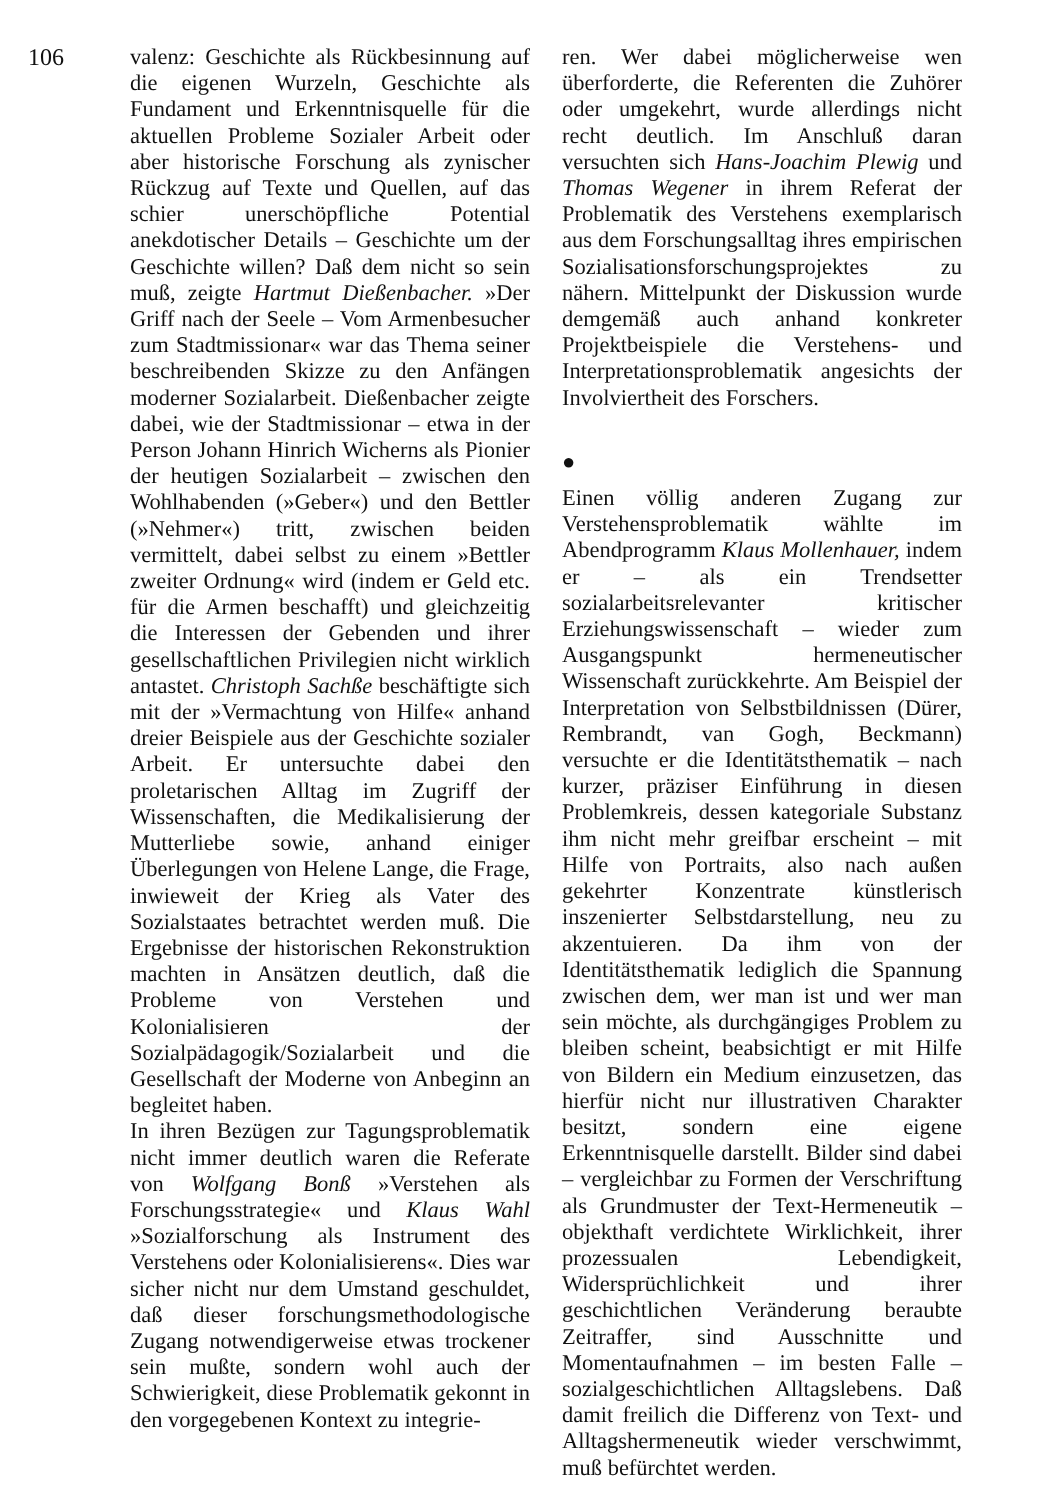106
valenz: Geschichte als Rückbesinnung auf die eigenen Wurzeln, Geschichte als Fundament und Erkenntnisquelle für die aktuellen Probleme Sozialer Arbeit oder aber historische Forschung als zynischer Rückzug auf Texte und Quellen, auf das schier unerschöpfliche Potential anekdotischer Details – Geschichte um der Geschichte willen? Daß dem nicht so sein muß, zeigte Hartmut Dießenbacher. »Der Griff nach der Seele – Vom Armenbesucher zum Stadtmissionar« war das Thema seiner beschreibenden Skizze zu den Anfängen moderner Sozialarbeit. Dießenbacher zeigte dabei, wie der Stadtmissionar – etwa in der Person Johann Hinrich Wicherns als Pionier der heutigen Sozialarbeit – zwischen den Wohlhabenden (»Geber«) und den Bettler (»Nehmer«) tritt, zwischen beiden vermittelt, dabei selbst zu einem »Bettler zweiter Ordnung« wird (indem er Geld etc. für die Armen beschafft) und gleichzeitig die Interessen der Gebenden und ihrer gesellschaftlichen Privilegien nicht wirklich antastet. Christoph Sachße beschäftigte sich mit der »Vermachtung von Hilfe« anhand dreier Beispiele aus der Geschichte sozialer Arbeit. Er untersuchte dabei den proletarischen Alltag im Zugriff der Wissenschaften, die Medikalisierung der Mutterliebe sowie, anhand einiger Überlegungen von Helene Lange, die Frage, inwieweit der Krieg als Vater des Sozialstaates betrachtet werden muß. Die Ergebnisse der historischen Rekonstruktion machten in Ansätzen deutlich, daß die Probleme von Verstehen und Kolonialisieren der Sozialpädagogik/Sozialarbeit und die Gesellschaft der Moderne von Anbeginn an begleitet haben.
In ihren Bezügen zur Tagungsproblematik nicht immer deutlich waren die Referate von Wolfgang Bonß »Verstehen als Forschungsstrategie« und Klaus Wahl »Sozialforschung als Instrument des Verstehens oder Kolonialisierens«. Dies war sicher nicht nur dem Umstand geschuldet, daß dieser forschungsmethodologische Zugang notwendigerweise etwas trockener sein mußte, sondern wohl auch der Schwierigkeit, diese Problematik gekonnt in den vorgegebenen Kontext zu integrie-
ren. Wer dabei möglicherweise wen überforderte, die Referenten die Zuhörer oder umgekehrt, wurde allerdings nicht recht deutlich. Im Anschluß daran versuchten sich Hans-Joachim Plewig und Thomas Wegener in ihrem Referat der Problematik des Verstehens exemplarisch aus dem Forschungsalltag ihres empirischen Sozialisationsforschungsprojektes zu nähern. Mittelpunkt der Diskussion wurde demgemäß auch anhand konkreter Projektbeispiele die Verstehens- und Interpretationsproblematik angesichts der Involviertheit des Forschers.
●
Einen völlig anderen Zugang zur Verstehensproblematik wählte im Abendprogramm Klaus Mollenhauer, indem er – als ein Trendsetter sozialarbeitsrelevanter kritischer Erziehungswissenschaft – wieder zum Ausgangspunkt hermeneutischer Wissenschaft zurückkehrte. Am Beispiel der Interpretation von Selbstbildnissen (Dürer, Rembrandt, van Gogh, Beckmann) versuchte er die Identitätsthematik – nach kurzer, präziser Einführung in diesen Problemkreis, dessen kategoriale Substanz ihm nicht mehr greifbar erscheint – mit Hilfe von Portraits, also nach außen gekehrter Konzentrate künstlerisch inszenierter Selbstdarstellung, neu zu akzentuieren. Da ihm von der Identitätsthematik lediglich die Spannung zwischen dem, wer man ist und wer man sein möchte, als durchgängiges Problem zu bleiben scheint, beabsichtigt er mit Hilfe von Bildern ein Medium einzusetzen, das hierfür nicht nur illustrativen Charakter besitzt, sondern eine eigene Erkenntnisquelle darstellt. Bilder sind dabei – vergleichbar zu Formen der Verschriftung als Grundmuster der Text-Hermeneutik – objekthaft verdichtete Wirklichkeit, ihrer prozessualen Lebendigkeit, Widersprüchlichkeit und ihrer geschichtlichen Veränderung beraubte Zeitraffer, sind Ausschnitte und Momentaufnahmen – im besten Falle – sozialgeschichtlichen Alltagslebens. Daß damit freilich die Differenz von Text- und Alltagshermeneutik wieder verschwimmt, muß befürchtet werden.